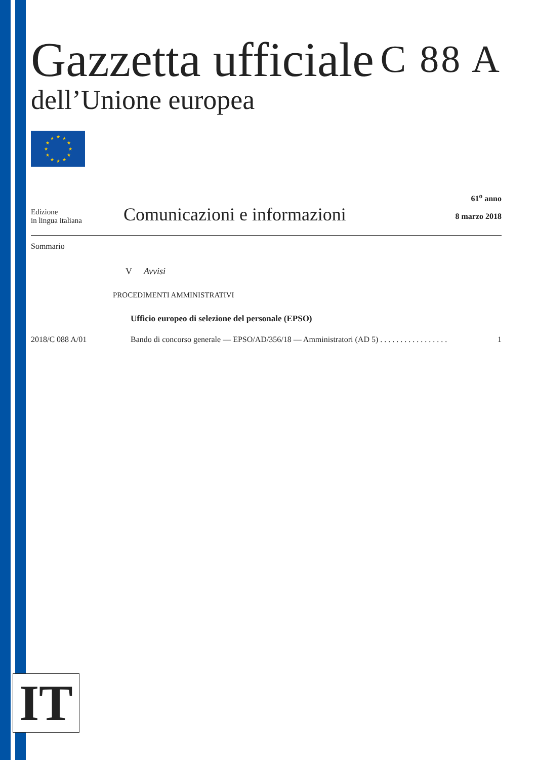Gazzetta ufficiale
C 88 A
dell’Unione europea
★
★
★
★
★
★
★
★
★
★
★
★
Edizione
in lingua italiana
Comunicazioni e informazioni
61<sup>o</sup> anno
8 marzo 2018
Sommario
V Avvisi
PROCEDIMENTI AMMINISTRATIVI
Ufficio europeo di selezione del personale (EPSO)
2018/C 088 A/01 Bando di concorso generale — EPSO/AD/356/18 — Amministratori (AD 5) . . . . . . . . . . . . . . . . . 1
IT